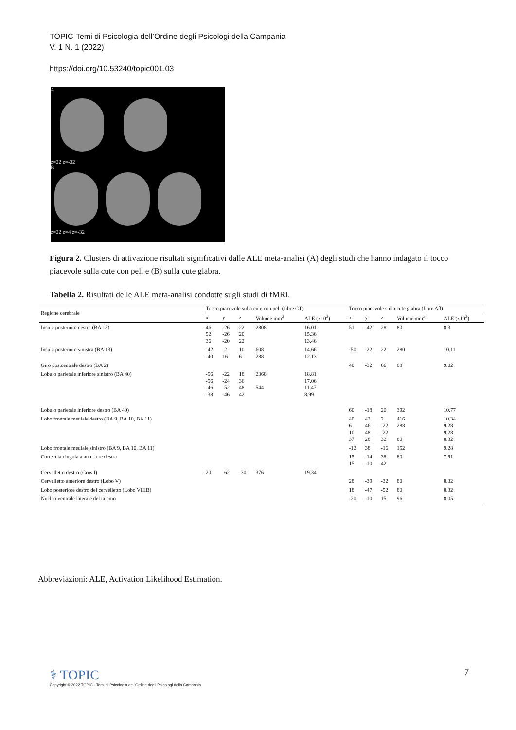TOPIC-Temi di Psicologia dell’Ordine degli Psicologi della Campania
V. 1 N. 1 (2022)
https://doi.org/10.53240/topic001.03
A
z=22 z=-32
B
z=22 z=4 z=-32
Figura 2. Clusters di attivazione risultati significativi dalle ALE meta-analisi (A) degli studi che hanno indagato il tocco piacevole sulla cute con peli e (B) sulla cute glabra.
Tabella 2. Risultati delle ALE meta-analisi condotte sugli studi di fMRI.
| Regione cerebrale | Tocco piacevole sulla cute con peli (fibre CT) | | | | | Tocco piacevole sulla cute glabra (fibre Aβ) | | | | |
| --- | --- | --- | --- | --- | --- | --- | --- | --- | --- | --- |
| | x | y | z | Volume mm<sup>3</sup> | ALE (x10<sup>3</sup>) | x | y | z | Volume mm<sup>3</sup> | ALE (x10<sup>3</sup>) |
| Insula posteriore destra (BA 13) | 46 52 36 | -26 -26 -20 | 22 20 22 | 2808 | 16.01 15.36 13.46 | 51 | -42 | 28 | 80 | 8.3 |
| Insula posteriore sinistra (BA 13) | -42 -40 | -2 16 | 10 6 | 608 288 | 14.66 12.13 | -50 | -22 | 22 | 280 | 10.11 |
| Giro postcentrale destro (BA 2) | | | | | | 40 | -32 | 66 | 88 | 9.02 |
| Lobulo parietale inferiore sinistro (BA 40) | -56 -56 -46 -38 | -22 -24 -52 -46 | 18 36 48 42 | 2368 544 | 18.81 17.06 11.47 8.99 | | | | | |
| Lobulo parietale inferiore destro (BA 40) | | | | | | 60 | -18 | 20 | 392 | 10.77 |
| Lobo frontale mediale destro (BA 9, BA 10, BA 11) | | | | | | 40 6 10 37 | 42 46 48 28 | 2 -22 -22 32 | 416 288 80 | 10.34 9.28 9.28 8.32 |
| Lobo frontale mediale sinistro (BA 9, BA 10, BA 11) | | | | | | -12 | 38 | -16 | 152 | 9.28 |
| Corteccia cingolata anteriore destra | | | | | | 15 15 | -14 -10 | 38 42 | 80 | 7.91 |
| Cervelletto destro (Crus I) | 20 | -62 | -30 | 376 | 19.34 | | | | | |
| Cervelletto anteriore destro (Lobo V) | | | | | | 28 | -39 | -32 | 80 | 8.32 |
| Lobo posteriore destro del cervelletto (Lobo VIIIB) | | | | | | 18 | -47 | -52 | 80 | 8.32 |
| Nucleo ventrale laterale del talamo | | | | | | -20 | -10 | 15 | 96 | 8.05 |
Abbreviazioni: ALE, Activation Likelihood Estimation.
⚕ TOPIC
Copyright © 2022 TOPIC - Temi di Psicologia dell'Ordine degli Psicologi della Campania
7